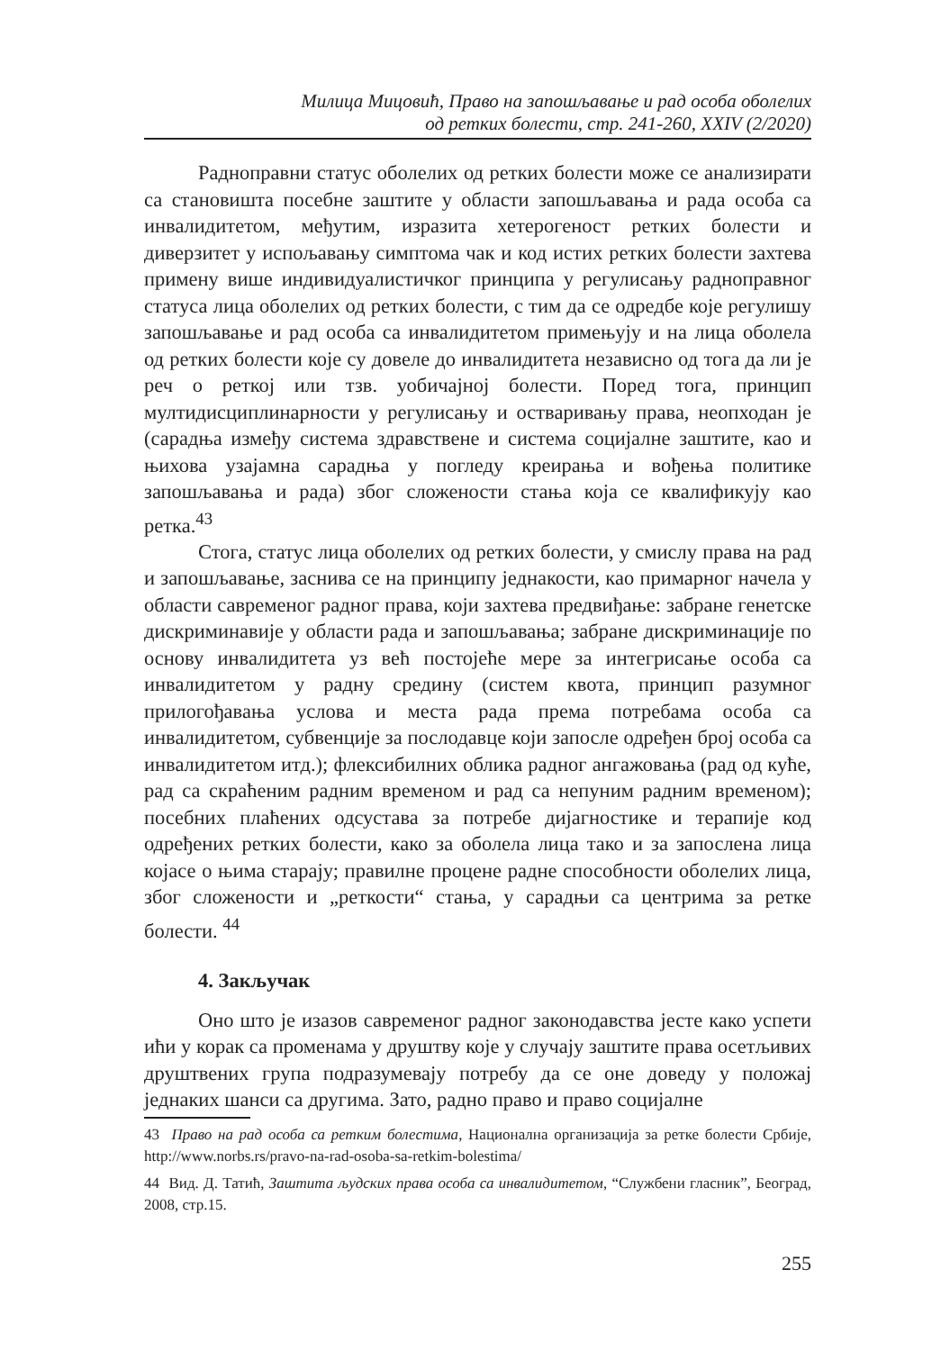Милица Мицовић, Право на запошљавање и рад особа оболелих
од ретких болести, стр. 241-260, XXIV (2/2020)
Радноправни статус оболелих од ретких болести може се анализирати са становишта посебне заштите у области запошљавања и рада особа са инвалидитетом, међутим, изразита хетерогеност ретких болести и диверзитет у испољавању симптома чак и код истих ретких болести захтева примену више индивидуалистичког принципа у регулисању радноправног статуса лица оболелих од ретких болести, с тим да се одредбе које регулишу запошљавање и рад особа са инвалидитетом примењују и на лица оболела од ретких болести које су довеле до инвалидитета независно од тога да ли је реч о реткој или тзв. уобичајној болести. Поред тога, принцип мултидисциплинарности у регулисању и остваривању права, неопходан је (сарадња између система здравствене и система социјалне заштите, као и њихова узајамна сарадња у погледу креирања и вођења политике запошљавања и рада) због сложености стања која се квалификују као ретка.<sup>43</sup>
Стога, статус лица оболелих од ретких болести, у смислу права на рад и запошљавање, заснива се на принципу једнакости, као примарног начела у области савременог радног права, који захтева предвиђање: забране генетске дискриминавије у области рада и запошљавања; забране дискриминације по основу инвалидитета уз већ постојеће мере за интегрисање особа са инвалидитетом у радну средину (систем квота, принцип разумног прилогођавања услова и места рада према потребама особа са инвалидитетом, субвенције за послодавце који запосле одређен број особа са инвалидитетом итд.); флексибилних облика радног ангажовања (рад од куће, рад са скраћеним радним временом и рад са непуним радним временом); посебних плаћених одсустава за потребе дијагностике и терапије код одређених ретких болести, како за оболела лица тако и за запослена лица којасе о њима старају; правилне процене радне способности оболелих лица, због сложености и „реткости“ стања, у сарадњи са центрима за ретке болести. <sup>44</sup>
4. Закључак
Оно што је изазов савременог радног законодавства јесте како успети ићи у корак са променама у друштву које у случају заштите права осетљивих друштвених група подразумевају потребу да се оне доведу у положај једнаких шанси са другима. Зато, радно право и право социјалне
43 Право на рад особа са ретким болестима, Национална организација за ретке болести Србије, http://www.norbs.rs/pravo-na-rad-osoba-sa-retkim-bolestima/
44 Вид. Д. Татић, Заштита људских права особа са инвалидитетом, “Службени гласник”, Београд, 2008, стр.15.
255